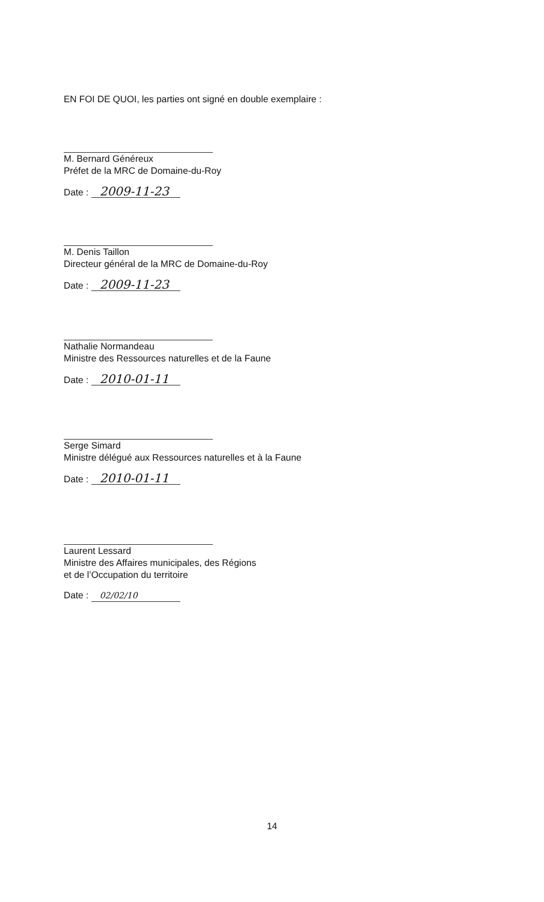EN FOI DE QUOI, les parties ont signé en double exemplaire :
M. Bernard Généreux
Préfet de la MRC de Domaine-du-Roy
Date : 2009-11-23
M. Denis Taillon
Directeur général de la MRC de Domaine-du-Roy
Date : 2009-11-23
Nathalie Normandeau
Ministre des Ressources naturelles et de la Faune
Date : 2010-01-11
Serge Simard
Ministre délégué aux Ressources naturelles et à la Faune
Date : 2010-01-11
Laurent Lessard
Ministre des Affaires municipales, des Régions
et de l’Occupation du territoire
Date : 02/02/10
14